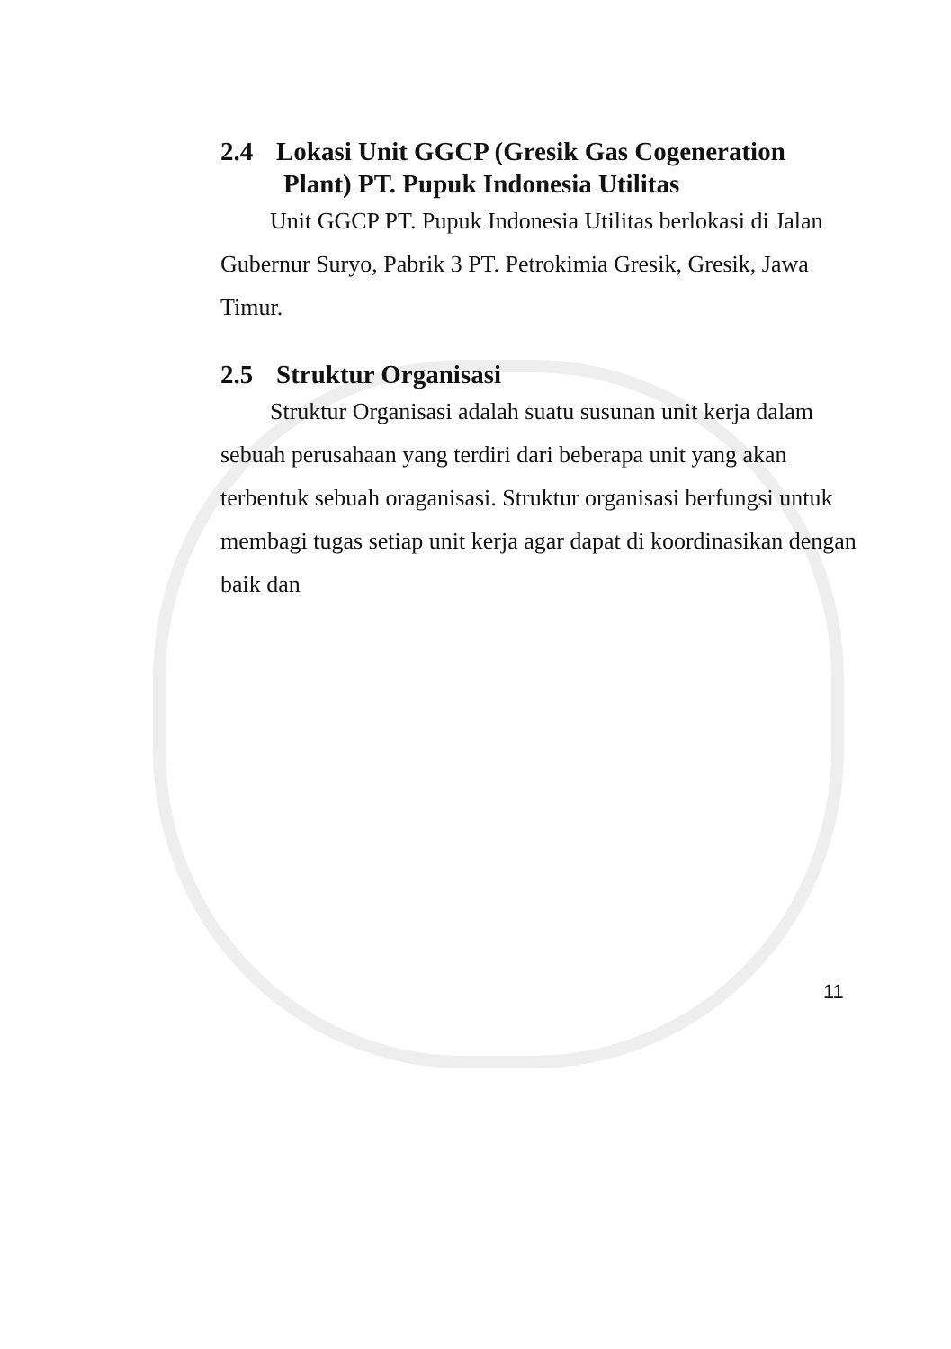2.4 Lokasi Unit GGCP (Gresik Gas Cogeneration
Plant) PT. Pupuk Indonesia Utilitas
Unit GGCP PT. Pupuk Indonesia Utilitas berlokasi di Jalan Gubernur Suryo, Pabrik 3 PT. Petrokimia Gresik, Gresik, Jawa Timur.
2.5 Struktur Organisasi
Struktur Organisasi adalah suatu susunan unit kerja dalam sebuah perusahaan yang terdiri dari beberapa unit yang akan terbentuk sebuah oraganisasi. Struktur organisasi berfungsi untuk membagi tugas setiap unit kerja agar dapat di koordinasikan dengan baik dan
11